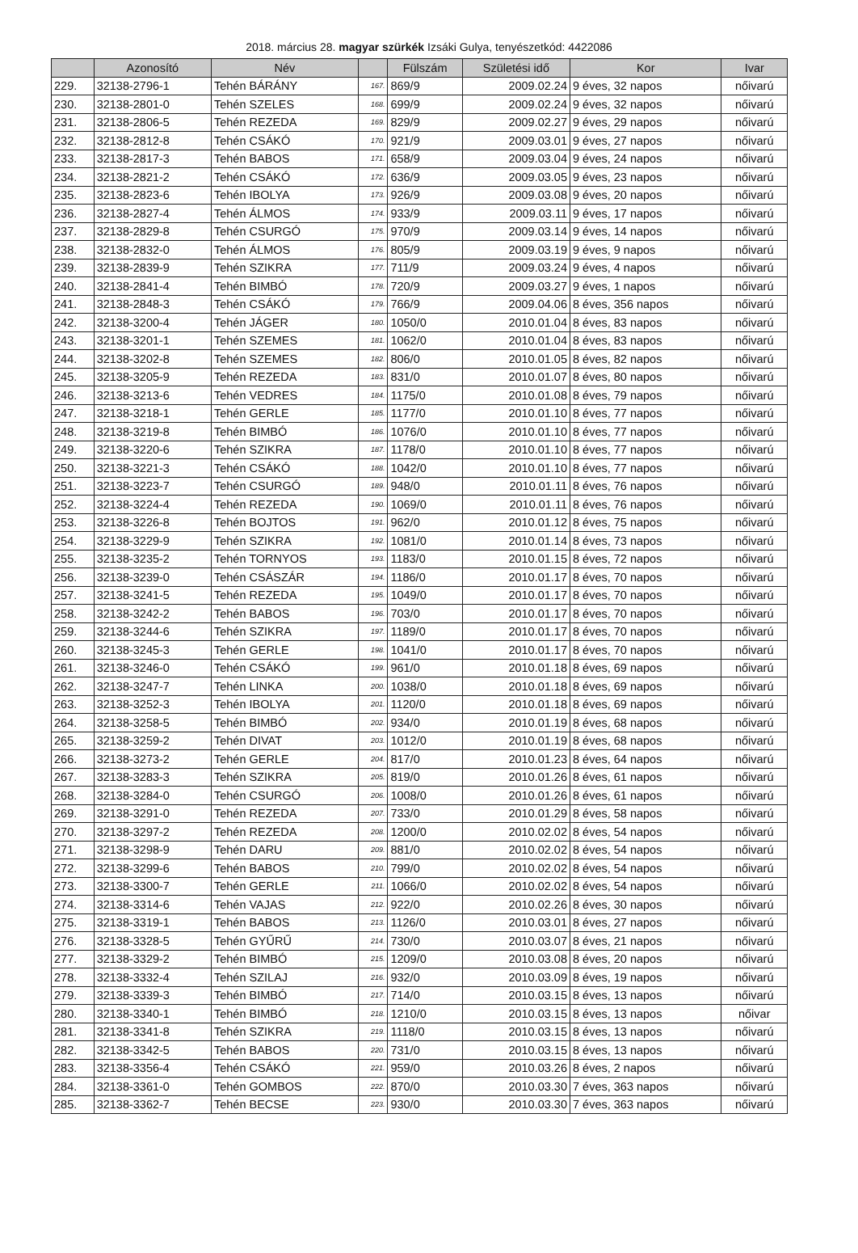2018. március 28. magyar szürkék Izsáki Gulya, tenyészetkód: 4422086
| | Azonosító | Név | | Fülszám | Születési idő | Kor | Ivar |
| --- | --- | --- | --- | --- | --- | --- | --- |
| 229. | 32138-2796-1 | Tehén BÁRÁNY | 167. | 869/9 | 2009.02.24 | 9 éves, 32 napos | nőivarú |
| 230. | 32138-2801-0 | Tehén SZELES | 168. | 699/9 | 2009.02.24 | 9 éves, 32 napos | nőivarú |
| 231. | 32138-2806-5 | Tehén REZEDA | 169. | 829/9 | 2009.02.27 | 9 éves, 29 napos | nőivarú |
| 232. | 32138-2812-8 | Tehén CSÁKÓ | 170. | 921/9 | 2009.03.01 | 9 éves, 27 napos | nőivarú |
| 233. | 32138-2817-3 | Tehén BABOS | 171. | 658/9 | 2009.03.04 | 9 éves, 24 napos | nőivarú |
| 234. | 32138-2821-2 | Tehén CSÁKÓ | 172. | 636/9 | 2009.03.05 | 9 éves, 23 napos | nőivarú |
| 235. | 32138-2823-6 | Tehén IBOLYA | 173. | 926/9 | 2009.03.08 | 9 éves, 20 napos | nőivarú |
| 236. | 32138-2827-4 | Tehén ÁLMOS | 174. | 933/9 | 2009.03.11 | 9 éves, 17 napos | nőivarú |
| 237. | 32138-2829-8 | Tehén CSURGÓ | 175. | 970/9 | 2009.03.14 | 9 éves, 14 napos | nőivarú |
| 238. | 32138-2832-0 | Tehén ÁLMOS | 176. | 805/9 | 2009.03.19 | 9 éves, 9 napos | nőivarú |
| 239. | 32138-2839-9 | Tehén SZIKRA | 177. | 711/9 | 2009.03.24 | 9 éves, 4 napos | nőivarú |
| 240. | 32138-2841-4 | Tehén BIMBÓ | 178. | 720/9 | 2009.03.27 | 9 éves, 1 napos | nőivarú |
| 241. | 32138-2848-3 | Tehén CSÁKÓ | 179. | 766/9 | 2009.04.06 | 8 éves, 356 napos | nőivarú |
| 242. | 32138-3200-4 | Tehén JÁGER | 180. | 1050/0 | 2010.01.04 | 8 éves, 83 napos | nőivarú |
| 243. | 32138-3201-1 | Tehén SZEMES | 181. | 1062/0 | 2010.01.04 | 8 éves, 83 napos | nőivarú |
| 244. | 32138-3202-8 | Tehén SZEMES | 182. | 806/0 | 2010.01.05 | 8 éves, 82 napos | nőivarú |
| 245. | 32138-3205-9 | Tehén REZEDA | 183. | 831/0 | 2010.01.07 | 8 éves, 80 napos | nőivarú |
| 246. | 32138-3213-6 | Tehén VEDRES | 184. | 1175/0 | 2010.01.08 | 8 éves, 79 napos | nőivarú |
| 247. | 32138-3218-1 | Tehén GERLE | 185. | 1177/0 | 2010.01.10 | 8 éves, 77 napos | nőivarú |
| 248. | 32138-3219-8 | Tehén BIMBÓ | 186. | 1076/0 | 2010.01.10 | 8 éves, 77 napos | nőivarú |
| 249. | 32138-3220-6 | Tehén SZIKRA | 187. | 1178/0 | 2010.01.10 | 8 éves, 77 napos | nőivarú |
| 250. | 32138-3221-3 | Tehén CSÁKÓ | 188. | 1042/0 | 2010.01.10 | 8 éves, 77 napos | nőivarú |
| 251. | 32138-3223-7 | Tehén CSURGÓ | 189. | 948/0 | 2010.01.11 | 8 éves, 76 napos | nőivarú |
| 252. | 32138-3224-4 | Tehén REZEDA | 190. | 1069/0 | 2010.01.11 | 8 éves, 76 napos | nőivarú |
| 253. | 32138-3226-8 | Tehén BOJTOS | 191. | 962/0 | 2010.01.12 | 8 éves, 75 napos | nőivarú |
| 254. | 32138-3229-9 | Tehén SZIKRA | 192. | 1081/0 | 2010.01.14 | 8 éves, 73 napos | nőivarú |
| 255. | 32138-3235-2 | Tehén TORNYOS | 193. | 1183/0 | 2010.01.15 | 8 éves, 72 napos | nőivarú |
| 256. | 32138-3239-0 | Tehén CSÁSZÁR | 194. | 1186/0 | 2010.01.17 | 8 éves, 70 napos | nőivarú |
| 257. | 32138-3241-5 | Tehén REZEDA | 195. | 1049/0 | 2010.01.17 | 8 éves, 70 napos | nőivarú |
| 258. | 32138-3242-2 | Tehén BABOS | 196. | 703/0 | 2010.01.17 | 8 éves, 70 napos | nőivarú |
| 259. | 32138-3244-6 | Tehén SZIKRA | 197. | 1189/0 | 2010.01.17 | 8 éves, 70 napos | nőivarú |
| 260. | 32138-3245-3 | Tehén GERLE | 198. | 1041/0 | 2010.01.17 | 8 éves, 70 napos | nőivarú |
| 261. | 32138-3246-0 | Tehén CSÁKÓ | 199. | 961/0 | 2010.01.18 | 8 éves, 69 napos | nőivarú |
| 262. | 32138-3247-7 | Tehén LINKA | 200. | 1038/0 | 2010.01.18 | 8 éves, 69 napos | nőivarú |
| 263. | 32138-3252-3 | Tehén IBOLYA | 201. | 1120/0 | 2010.01.18 | 8 éves, 69 napos | nőivarú |
| 264. | 32138-3258-5 | Tehén BIMBÓ | 202. | 934/0 | 2010.01.19 | 8 éves, 68 napos | nőivarú |
| 265. | 32138-3259-2 | Tehén DIVAT | 203. | 1012/0 | 2010.01.19 | 8 éves, 68 napos | nőivarú |
| 266. | 32138-3273-2 | Tehén GERLE | 204. | 817/0 | 2010.01.23 | 8 éves, 64 napos | nőivarú |
| 267. | 32138-3283-3 | Tehén SZIKRA | 205. | 819/0 | 2010.01.26 | 8 éves, 61 napos | nőivarú |
| 268. | 32138-3284-0 | Tehén CSURGÓ | 206. | 1008/0 | 2010.01.26 | 8 éves, 61 napos | nőivarú |
| 269. | 32138-3291-0 | Tehén REZEDA | 207. | 733/0 | 2010.01.29 | 8 éves, 58 napos | nőivarú |
| 270. | 32138-3297-2 | Tehén REZEDA | 208. | 1200/0 | 2010.02.02 | 8 éves, 54 napos | nőivarú |
| 271. | 32138-3298-9 | Tehén DARU | 209. | 881/0 | 2010.02.02 | 8 éves, 54 napos | nőivarú |
| 272. | 32138-3299-6 | Tehén BABOS | 210. | 799/0 | 2010.02.02 | 8 éves, 54 napos | nőivarú |
| 273. | 32138-3300-7 | Tehén GERLE | 211. | 1066/0 | 2010.02.02 | 8 éves, 54 napos | nőivarú |
| 274. | 32138-3314-6 | Tehén VAJAS | 212. | 922/0 | 2010.02.26 | 8 éves, 30 napos | nőivarú |
| 275. | 32138-3319-1 | Tehén BABOS | 213. | 1126/0 | 2010.03.01 | 8 éves, 27 napos | nőivarú |
| 276. | 32138-3328-5 | Tehén GYŰRŰ | 214. | 730/0 | 2010.03.07 | 8 éves, 21 napos | nőivarú |
| 277. | 32138-3329-2 | Tehén BIMBÓ | 215. | 1209/0 | 2010.03.08 | 8 éves, 20 napos | nőivarú |
| 278. | 32138-3332-4 | Tehén SZILAJ | 216. | 932/0 | 2010.03.09 | 8 éves, 19 napos | nőivarú |
| 279. | 32138-3339-3 | Tehén BIMBÓ | 217. | 714/0 | 2010.03.15 | 8 éves, 13 napos | nőivarú |
| 280. | 32138-3340-1 | Tehén BIMBÓ | 218. | 1210/0 | 2010.03.15 | 8 éves, 13 napos | nőivar |
| 281. | 32138-3341-8 | Tehén SZIKRA | 219. | 1118/0 | 2010.03.15 | 8 éves, 13 napos | nőivarú |
| 282. | 32138-3342-5 | Tehén BABOS | 220. | 731/0 | 2010.03.15 | 8 éves, 13 napos | nőivarú |
| 283. | 32138-3356-4 | Tehén CSÁKÓ | 221. | 959/0 | 2010.03.26 | 8 éves, 2 napos | nőivarú |
| 284. | 32138-3361-0 | Tehén GOMBOS | 222. | 870/0 | 2010.03.30 | 7 éves, 363 napos | nőivarú |
| 285. | 32138-3362-7 | Tehén BECSE | 223. | 930/0 | 2010.03.30 | 7 éves, 363 napos | nőivarú |